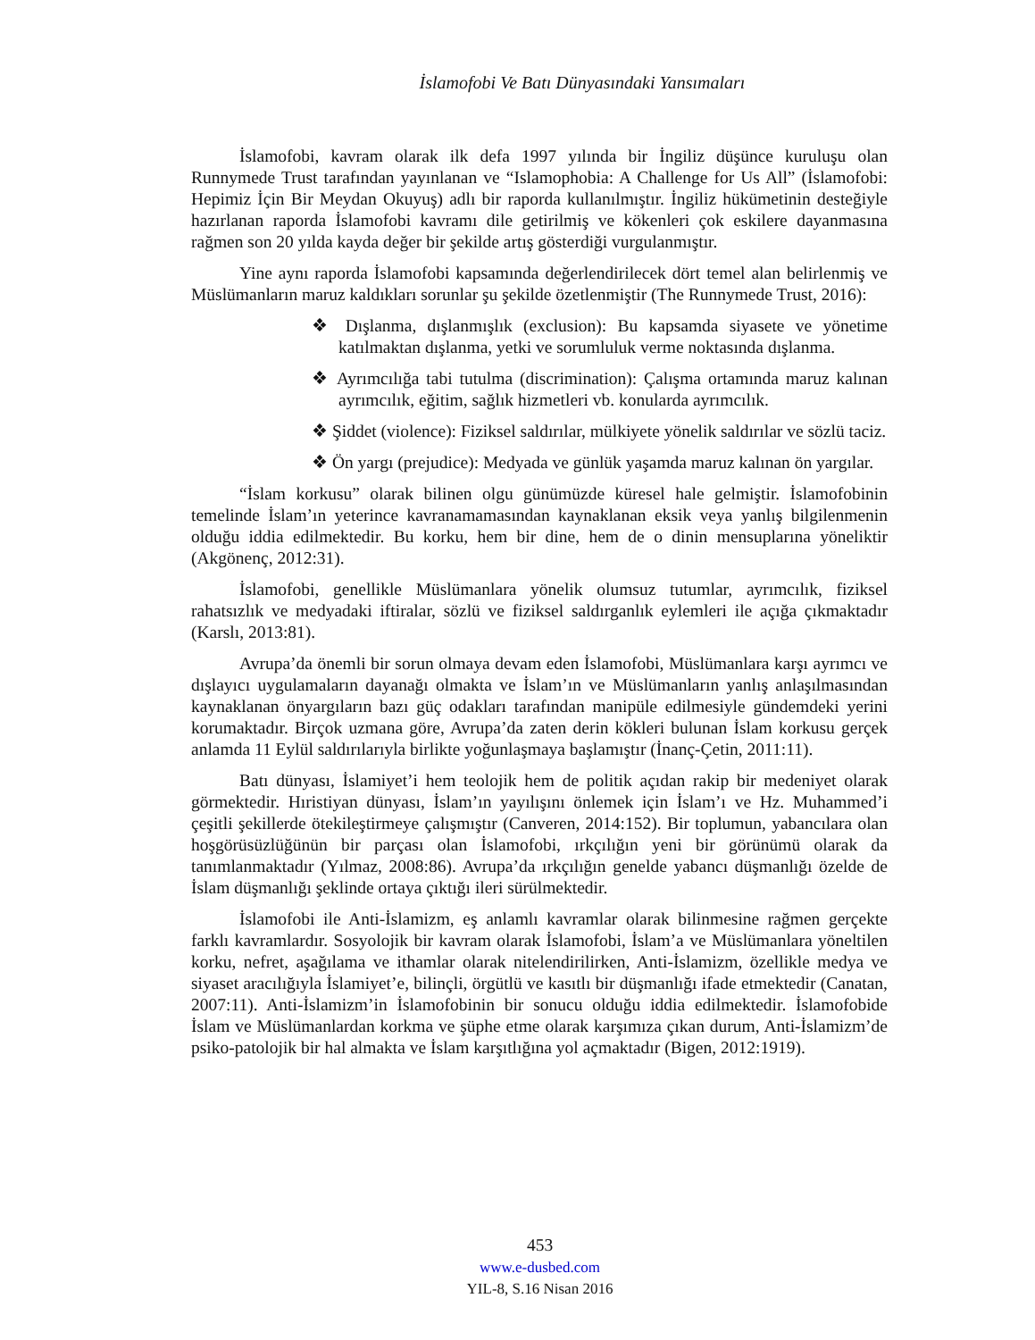İslamofobi Ve Batı Dünyasındaki Yansımaları
İslamofobi, kavram olarak ilk defa 1997 yılında bir İngiliz düşünce kuruluşu olan Runnymede Trust tarafından yayınlanan ve “Islamophobia: A Challenge for Us All” (İslamofobi: Hepimiz İçin Bir Meydan Okuyuş) adlı bir raporda kullanılmıştır. İngiliz hükümetinin desteğiyle hazırlanan raporda İslamofobi kavramı dile getirilmiş ve kökenleri çok eskilere dayanmasına rağmen son 20 yılda kayda değer bir şekilde artış gösterdiği vurgulanmıştır.
Yine aynı raporda İslamofobi kapsamında değerlendirilecek dört temel alan belirlenmiş ve Müslümanların maruz kaldıkları sorunlar şu şekilde özetlenmiştir (The Runnymede Trust, 2016):
❖ Dışlanma, dışlanmışlık (exclusion): Bu kapsamda siyasete ve yönetime katılmaktan dışlanma, yetki ve sorumluluk verme noktasında dışlanma.
❖ Ayrımcılığa tabi tutulma (discrimination): Çalışma ortamında maruz kalınan ayrımcılık, eğitim, sağlık hizmetleri vb. konularda ayrımcılık.
❖ Şiddet (violence): Fiziksel saldırılar, mülkiyete yönelik saldırılar ve sözlü taciz.
❖ Ön yargı (prejudice): Medyada ve günlük yaşamda maruz kalınan ön yargılar.
“İslam korkusu” olarak bilinen olgu günümüzde küresel hale gelmiştir. İslamofobinin temelinde İslam’ın yeterince kavranamamasından kaynaklanan eksik veya yanlış bilgilenmenin olduğu iddia edilmektedir. Bu korku, hem bir dine, hem de o dinin mensuplarına yöneliktir (Akgönenç, 2012:31).
İslamofobi, genellikle Müslümanlara yönelik olumsuz tutumlar, ayrımcılık, fiziksel rahatsızlık ve medyadaki iftiralar, sözlü ve fiziksel saldırganlık eylemleri ile açığa çıkmaktadır (Karslı, 2013:81).
Avrupa’da önemli bir sorun olmaya devam eden İslamofobi, Müslümanlara karşı ayrımcı ve dışlayıcı uygulamaların dayanağı olmakta ve İslam’ın ve Müslümanların yanlış anlaşılmasından kaynaklanan önyargıların bazı güç odakları tarafından manipüle edilmesiyle gündemdeki yerini korumaktadır. Birçok uzmana göre, Avrupa’da zaten derin kökleri bulunan İslam korkusu gerçek anlamda 11 Eylül saldırılarıyla birlikte yoğunlaşmaya başlamıştır (İnanç-Çetin, 2011:11).
Batı dünyası, İslamiyet’i hem teolojik hem de politik açıdan rakip bir medeniyet olarak görmektedir. Hıristiyan dünyası, İslam’ın yayılışını önlemek için İslam’ı ve Hz. Muhammed’i çeşitli şekillerde ötekileştirmeye çalışmıştır (Canveren, 2014:152). Bir toplumun, yabancılara olan hoşgörüsüzlüğünün bir parçası olan İslamofobi, ırkçılığın yeni bir görünümü olarak da tanımlanmaktadır (Yılmaz, 2008:86). Avrupa’da ırkçılığın genelde yabancı düşmanlığı özelde de İslam düşmanlığı şeklinde ortaya çıktığı ileri sürülmektedir.
İslamofobi ile Anti-İslamizm, eş anlamlı kavramlar olarak bilinmesine rağmen gerçekte farklı kavramlardır. Sosyolojik bir kavram olarak İslamofobi, İslam’a ve Müslümanlara yöneltilen korku, nefret, aşağılama ve ithamlar olarak nitelendirilirken, Anti-İslamizm, özellikle medya ve siyaset aracılığıyla İslamiyet’e, bilinçli, örgütlü ve kasıtlı bir düşmanlığı ifade etmektedir (Canatan, 2007:11). Anti-İslamizm’in İslamofobinin bir sonucu olduğu iddia edilmektedir. İslamofobide İslam ve Müslümanlardan korkma ve şüphe etme olarak karşımıza çıkan durum, Anti-İslamizm’de psiko-patolojik bir hal almakta ve İslam karşıtlığına yol açmaktadır (Bigen, 2012:1919).
453
www.e-dusbed.com
YIL-8, S.16 Nisan 2016